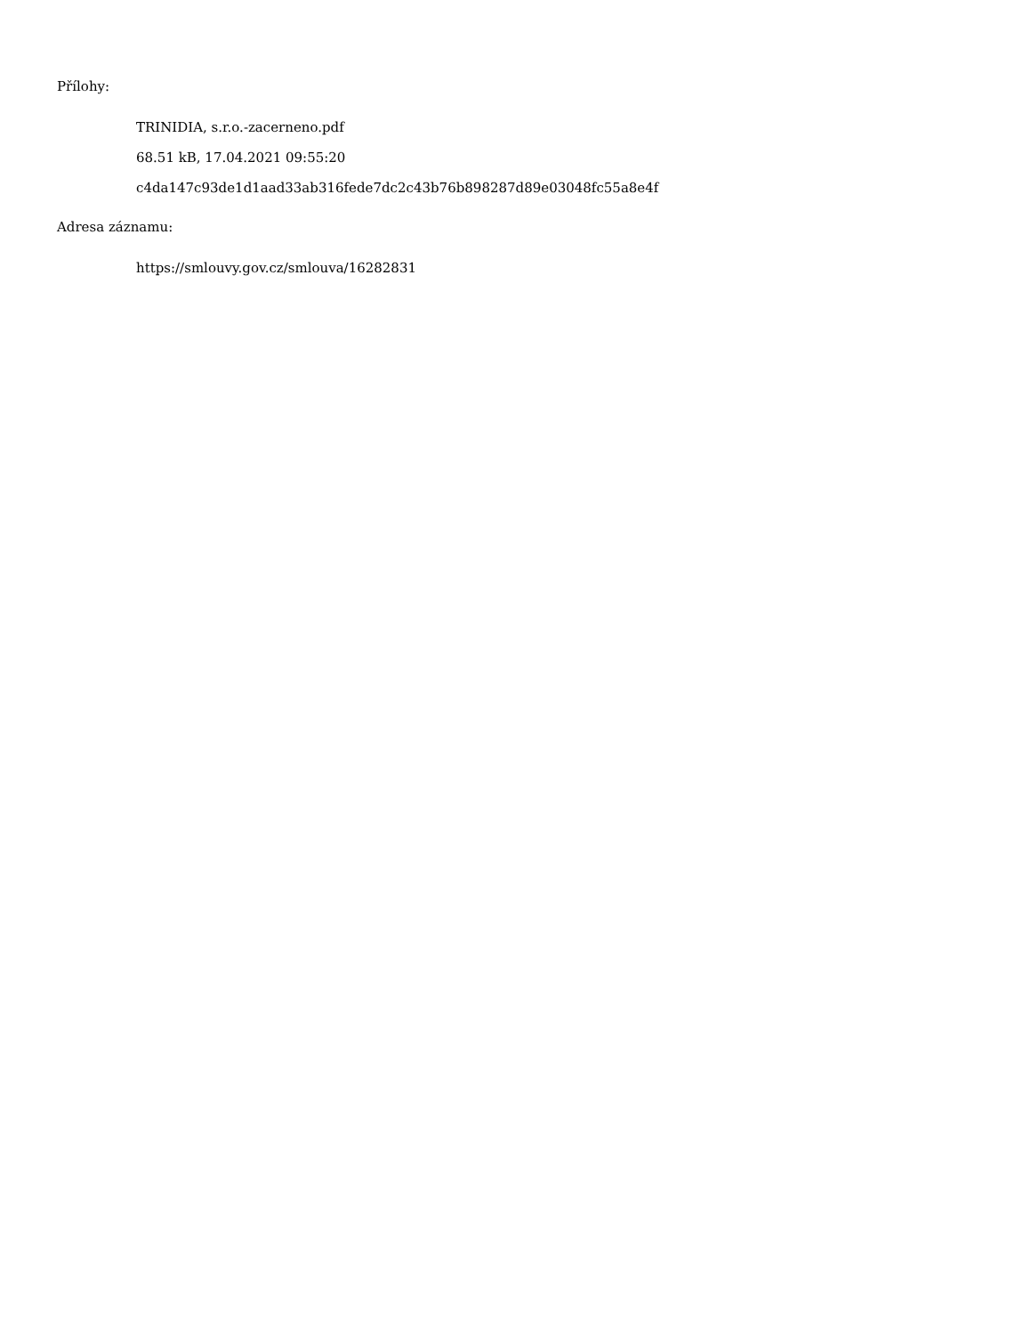Přílohy:
TRINIDIA, s.r.o.-zacerneno.pdf
68.51 kB, 17.04.2021 09:55:20
c4da147c93de1d1aad33ab316fede7dc2c43b76b898287d89e03048fc55a8e4f
Adresa záznamu:
https://smlouvy.gov.cz/smlouva/16282831